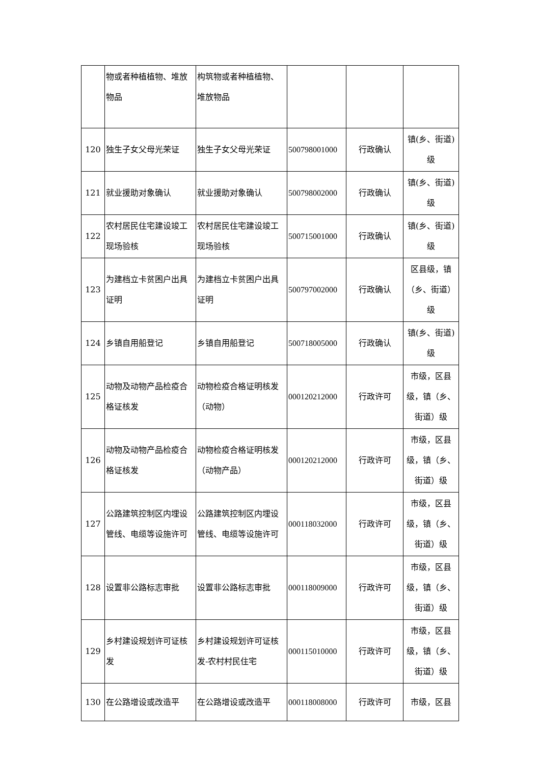| | 物或者种植植物、堆放物品 | 构筑物或者种植植物、堆放物品 | | | |
| 120 | 独生子女父母光荣证 | 独生子女父母光荣证 | 500798001000 | 行政确认 | 镇(乡、街道)级 |
| 121 | 就业援助对象确认 | 就业援助对象确认 | 500798002000 | 行政确认 | 镇(乡、街道)级 |
| 122 | 农村居民住宅建设竣工现场验核 | 农村居民住宅建设竣工现场验核 | 500715001000 | 行政确认 | 镇(乡、街道)级 |
| 123 | 为建档立卡贫困户出具证明 | 为建档立卡贫困户出具证明 | 500797002000 | 行政确认 | 区县级，镇（乡、街道）级 |
| 124 | 乡镇自用船登记 | 乡镇自用船登记 | 500718005000 | 行政确认 | 镇(乡、街道)级 |
| 125 | 动物及动物产品检疫合格证核发 | 动物检疫合格证明核发（动物） | 000120212000 | 行政许可 | 市级，区县级，镇（乡、街道）级 |
| 126 | 动物及动物产品检疫合格证核发 | 动物检疫合格证明核发（动物产品） | 000120212000 | 行政许可 | 市级，区县级，镇（乡、街道）级 |
| 127 | 公路建筑控制区内埋设管线、电缆等设施许可 | 公路建筑控制区内埋设管线、电缆等设施许可 | 000118032000 | 行政许可 | 市级，区县级，镇（乡、街道）级 |
| 128 | 设置非公路标志审批 | 设置非公路标志审批 | 000118009000 | 行政许可 | 市级，区县级，镇（乡、街道）级 |
| 129 | 乡村建设规划许可证核发 | 乡村建设规划许可证核发-农村村民住宅 | 000115010000 | 行政许可 | 市级，区县级，镇（乡、街道）级 |
| 130 | 在公路增设或改造平 | 在公路增设或改造平 | 000118008000 | 行政许可 | 市级，区县 |